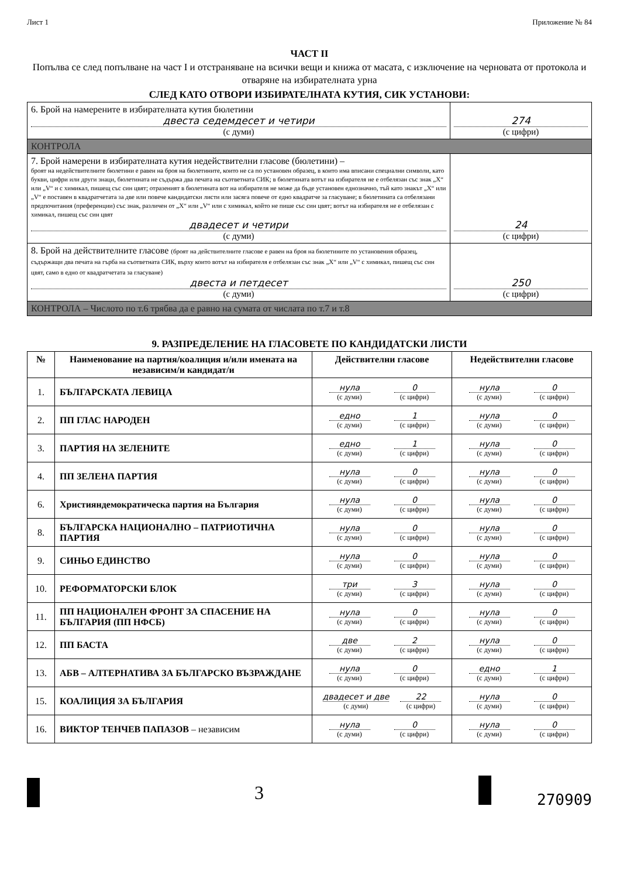Лист 1 Приложение № 84
ЧАСТ II
Попълва се след попълване на част I и отстраняване на всички вещи и книжа от масата, с изключение на черновата от протокола и отваряне на избирателната урна
СЛЕД КАТО ОТВОРИ ИЗБИРАТЕЛНАТА КУТИЯ, СИК УСТАНОВИ:
| 6. Брой на намерените в избирателната кутия бюлетини двеста седемдесет и четири (с думи) | 274 (с цифри) |
| КОНТРОЛА | |
| 7. Брой намерени в избирателната кутия недействителни гласове (бюлетини) – броят на недействителните бюлетини е равен на броя на бюлетините, които не са по установен образец, в които има вписани специални символи, като букви, цифри или други знаци, бюлетината не съдържа два печата на съответната СИК; в бюлетината вотът на избирателя не е отбелязан със знак „X“ или „V“ и с химикал, пишещ със син цвят; отразеният в бюлетината вот на избирателя не може да бъде установен еднозначно, тъй като знакът „X“ или „V“ е поставен в квадратчетата за две или повече кандидатски листи или засяга повече от едно квадратче за гласуване; в бюлетината са отбелязани предпочитания (преференции) със знак, различен от „X“ или „V“ или с химикал, който не пише със син цвят; вотът на избирателя не е отбелязан с химикал, пишещ със син цвят двадесет и четири (с думи) | 24 (с цифри) |
| 8. Брой на действителните гласове (броят на действителните гласове е равен на броя на бюлетините по установения образец, съдържащи два печата на гърба на съответната СИК, върху които вотът на избирателя е отбелязан със знак „X“ или „V“ с химикал, пишещ със син цвят, само в едно от квадратчетата за гласуване) двеста и петдесет (с думи) | 250 (с цифри) |
| КОНТРОЛА – Числото по т.6 трябва да е равно на сумата от числата по т.7 и т.8 | |
9. РАЗПРЕДЕЛЕНИЕ НА ГЛАСОВЕТЕ ПО КАНДИДАТСКИ ЛИСТИ
| № | Наименование на партия/коалиция и/или имената на независим/и кандидат/и | Действителни гласове | Недействителни гласове |
| --- | --- | --- | --- |
| 1. | БЪЛГАРСКАТА ЛЕВИЦА | нула (с думи) 0 (с цифри) | нула (с думи) 0 (с цифри) |
| 2. | ПП ГЛАС НАРОДЕН | едно (с думи) 1 (с цифри) | нула (с думи) 0 (с цифри) |
| 3. | ПАРТИЯ НА ЗЕЛЕНИТЕ | едно (с думи) 1 (с цифри) | нула (с думи) 0 (с цифри) |
| 4. | ПП ЗЕЛЕНА ПАРТИЯ | нула (с думи) 0 (с цифри) | нула (с думи) 0 (с цифри) |
| 6. | Християндемократическа партия на България | нула (с думи) 0 (с цифри) | нула (с думи) 0 (с цифри) |
| 8. | БЪЛГАРСКА НАЦИОНАЛНО – ПАТРИОТИЧНА ПАРТИЯ | нула (с думи) 0 (с цифри) | нула (с думи) 0 (с цифри) |
| 9. | СИНЬО ЕДИНСТВО | нула (с думи) 0 (с цифри) | нула (с думи) 0 (с цифри) |
| 10. | РЕФОРМАТОРСКИ БЛОК | три (с думи) 3 (с цифри) | нула (с думи) 0 (с цифри) |
| 11. | ПП НАЦИОНАЛЕН ФРОНТ ЗА СПАСЕНИЕ НА БЪЛГАРИЯ (ПП НФСБ) | нула (с думи) 0 (с цифри) | нула (с думи) 0 (с цифри) |
| 12. | ПП БАСТА | две (с думи) 2 (с цифри) | нула (с думи) 0 (с цифри) |
| 13. | АБВ – АЛТЕРНАТИВА ЗА БЪЛГАРСКО ВЪЗРАЖДАНЕ | нула (с думи) 0 (с цифри) | едно (с думи) 1 (с цифри) |
| 15. | КОАЛИЦИЯ ЗА БЪЛГАРИЯ | двадесет и две (с думи) 22 (с цифри) | нула (с думи) 0 (с цифри) |
| 16. | ВИКТОР ТЕНЧЕВ ПАПАЗОВ – независим | нула (с думи) 0 (с цифри) | нула (с думи) 0 (с цифри) |
3 270909